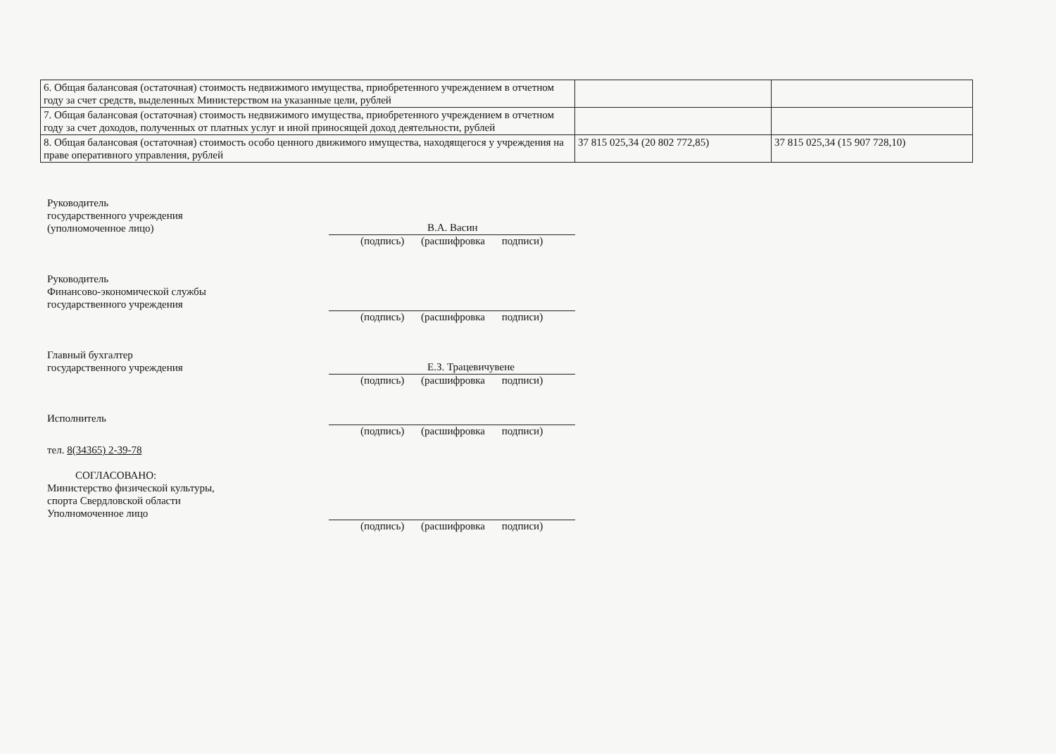| 6. Общая балансовая (остаточная) стоимость недвижимого имущества, приобретенного учреждением в отчетном году за счет средств, выделенных Министерством на указанные цели, рублей | | |
| 7. Общая балансовая (остаточная) стоимость недвижимого имущества, приобретенного учреждением в отчетном году за счет доходов, полученных от платных услуг и иной приносящей доход деятельности, рублей | | |
| 8. Общая балансовая (остаточная) стоимость особо ценного движимого имущества, находящегося у учреждения на праве оперативного управления, рублей | 37 815 025,34 (20 802 772,85) | 37 815 025,34 (15 907 728,10) |
Руководитель
государственного учреждения
(уполномоченное лицо)
В.А. Васин
(подпись) (расшифровка подписи)
Руководитель
Финансово-экономической службы
государственного учреждения
(подпись) (расшифровка подписи)
Главный бухгалтер
государственного учреждения
Е.З. Трацевичувене
(подпись) (расшифровка подписи)
Исполнитель
(подпись) (расшифровка подписи)
тел. 8(34365) 2-39-78
СОГЛАСОВАНО:
Министерство физической культуры,
спорта Свердловской области
Уполномоченное лицо
(подпись) (расшифровка подписи)